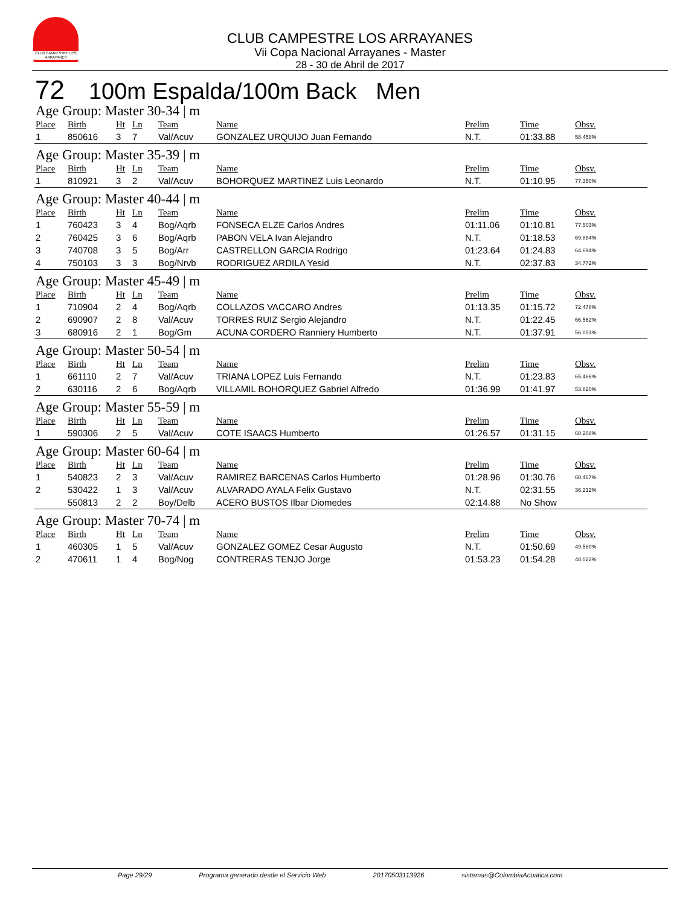CLUB CAMPESTRE LOS ARRAYANES
CLUB CAMPESTRE LOS ARRAYANES
Vii Copa Nacional Arrayanes - Master
28 - 30 de Abril de 2017
72 100m Espalda/100m Back Men
Age Group: Master 30-34 | m
| Place | Birth | Ht | Ln | Team | Name | Prelim | Time | Obsv. |
| --- | --- | --- | --- | --- | --- | --- | --- | --- |
| 1 | 850616 | 3 | 7 | Val/Acuv | GONZALEZ URQUIJO Juan Fernando | N.T. | 01:33.88 | 58.458% |
Age Group: Master 35-39 | m
| Place | Birth | Ht | Ln | Team | Name | Prelim | Time | Obsv. |
| --- | --- | --- | --- | --- | --- | --- | --- | --- |
| 1 | 810921 | 3 | 2 | Val/Acuv | BOHORQUEZ MARTINEZ Luis Leonardo | N.T. | 01:10.95 | 77.350% |
Age Group: Master 40-44 | m
| Place | Birth | Ht | Ln | Team | Name | Prelim | Time | Obsv. |
| --- | --- | --- | --- | --- | --- | --- | --- | --- |
| 1 | 760423 | 3 | 4 | Bog/Aqrb | FONSECA ELZE Carlos Andres | 01:11.06 | 01:10.81 | 77.503% |
| 2 | 760425 | 3 | 6 | Bog/Aqrb | PABON VELA Ivan Alejandro | N.T. | 01:18.53 | 69.884% |
| 3 | 740708 | 3 | 5 | Bog/Arr | CASTRELLON GARCIA Rodrigo | 01:23.64 | 01:24.83 | 64.694% |
| 4 | 750103 | 3 | 3 | Bog/Nrvb | RODRIGUEZ ARDILA Yesid | N.T. | 02:37.83 | 34.772% |
Age Group: Master 45-49 | m
| Place | Birth | Ht | Ln | Team | Name | Prelim | Time | Obsv. |
| --- | --- | --- | --- | --- | --- | --- | --- | --- |
| 1 | 710904 | 2 | 4 | Bog/Aqrb | COLLAZOS VACCARO Andres | 01:13.35 | 01:15.72 | 72.478% |
| 2 | 690907 | 2 | 8 | Val/Acuv | TORRES RUIZ Sergio Alejandro | N.T. | 01:22.45 | 66.562% |
| 3 | 680916 | 2 | 1 | Bog/Gm | ACUNA CORDERO Ranniery Humberto | N.T. | 01:37.91 | 56.051% |
Age Group: Master 50-54 | m
| Place | Birth | Ht | Ln | Team | Name | Prelim | Time | Obsv. |
| --- | --- | --- | --- | --- | --- | --- | --- | --- |
| 1 | 661110 | 2 | 7 | Val/Acuv | TRIANA LOPEZ Luis Fernando | N.T. | 01:23.83 | 65.466% |
| 2 | 630116 | 2 | 6 | Bog/Aqrb | VILLAMIL BOHORQUEZ Gabriel Alfredo | 01:36.99 | 01:41.97 | 53.820% |
Age Group: Master 55-59 | m
| Place | Birth | Ht | Ln | Team | Name | Prelim | Time | Obsv. |
| --- | --- | --- | --- | --- | --- | --- | --- | --- |
| 1 | 590306 | 2 | 5 | Val/Acuv | COTE ISAACS Humberto | 01:26.57 | 01:31.15 | 60.208% |
Age Group: Master 60-64 | m
| Place | Birth | Ht | Ln | Team | Name | Prelim | Time | Obsv. |
| --- | --- | --- | --- | --- | --- | --- | --- | --- |
| 1 | 540823 | 2 | 3 | Val/Acuv | RAMIREZ BARCENAS Carlos Humberto | 01:28.96 | 01:30.76 | 60.467% |
| 2 | 530422 | 1 | 3 | Val/Acuv | ALVARADO AYALA Felix Gustavo | N.T. | 02:31.55 | 36.212% |
| | 550813 | 2 | 2 | Boy/Delb | ACERO BUSTOS Ilbar Diomedes | 02:14.88 | No Show | |
Age Group: Master 70-74 | m
| Place | Birth | Ht | Ln | Team | Name | Prelim | Time | Obsv. |
| --- | --- | --- | --- | --- | --- | --- | --- | --- |
| 1 | 460305 | 1 | 5 | Val/Acuv | GONZALEZ GOMEZ Cesar Augusto | N.T. | 01:50.69 | 49.580% |
| 2 | 470611 | 1 | 4 | Bog/Nog | CONTRERAS TENJO Jorge | 01:53.23 | 01:54.28 | 48.022% |
Page 29/29 Programa generado desde el Servicio Web 20170503113926 sistemas@ColombiaAcuatica.com